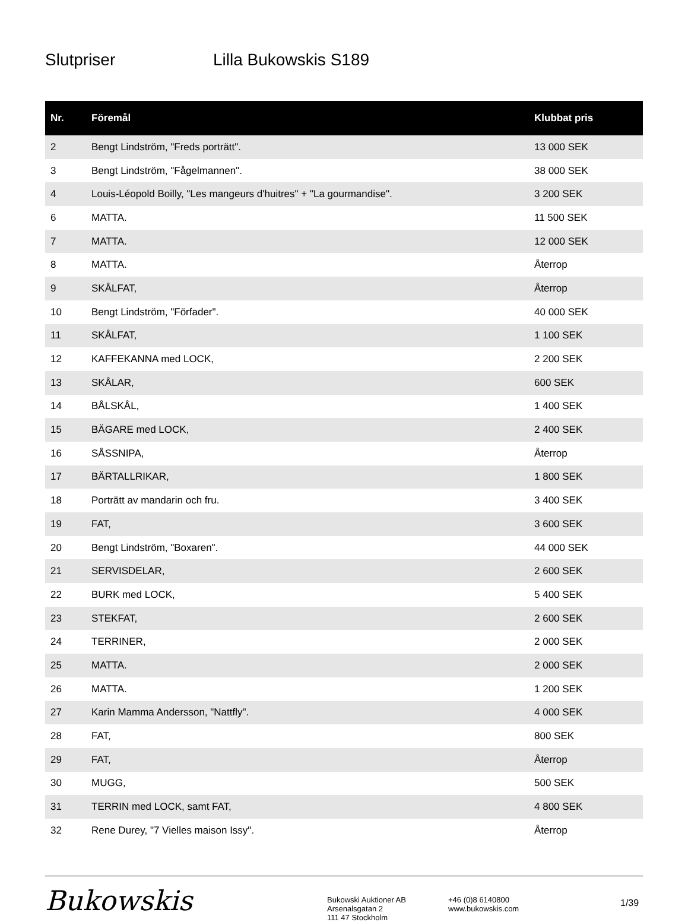Slutpriser Lilla Bukowskis S189
| Nr. | Föremål | Klubbat pris |
| --- | --- | --- |
| 2 | Bengt Lindström, "Freds porträtt". | 13 000 SEK |
| 3 | Bengt Lindström, "Fågelmannen". | 38 000 SEK |
| 4 | Louis-Léopold Boilly, "Les mangeurs d'huitres" + "La gourmandise". | 3 200 SEK |
| 6 | MATTA. | 11 500 SEK |
| 7 | MATTA. | 12 000 SEK |
| 8 | MATTA. | Återrop |
| 9 | SKÅLFAT, | Återrop |
| 10 | Bengt Lindström, "Förfader". | 40 000 SEK |
| 11 | SKÅLFAT, | 1 100 SEK |
| 12 | KAFFEKANNA med LOCK, | 2 200 SEK |
| 13 | SKÅLAR, | 600 SEK |
| 14 | BÅLSKÅL, | 1 400 SEK |
| 15 | BÄGARE med LOCK, | 2 400 SEK |
| 16 | SÅSSNIPA, | Återrop |
| 17 | BÄRTALLRIKAR, | 1 800 SEK |
| 18 | Porträtt av mandarin och fru. | 3 400 SEK |
| 19 | FAT, | 3 600 SEK |
| 20 | Bengt Lindström, "Boxaren". | 44 000 SEK |
| 21 | SERVISDELAR, | 2 600 SEK |
| 22 | BURK med LOCK, | 5 400 SEK |
| 23 | STEKFAT, | 2 600 SEK |
| 24 | TERRINER, | 2 000 SEK |
| 25 | MATTA. | 2 000 SEK |
| 26 | MATTA. | 1 200 SEK |
| 27 | Karin Mamma Andersson, "Nattfly". | 4 000 SEK |
| 28 | FAT, | 800 SEK |
| 29 | FAT, | Återrop |
| 30 | MUGG, | 500 SEK |
| 31 | TERRIN med LOCK, samt FAT, | 4 800 SEK |
| 32 | Rene Durey, "7 Vielles maison Issy". | Återrop |
Bukowskis
Bukowski Auktioner AB
Arsenalsgatan 2
111 47 Stockholm
+46 (0)8 6140800
www.bukowskis.com
1/39